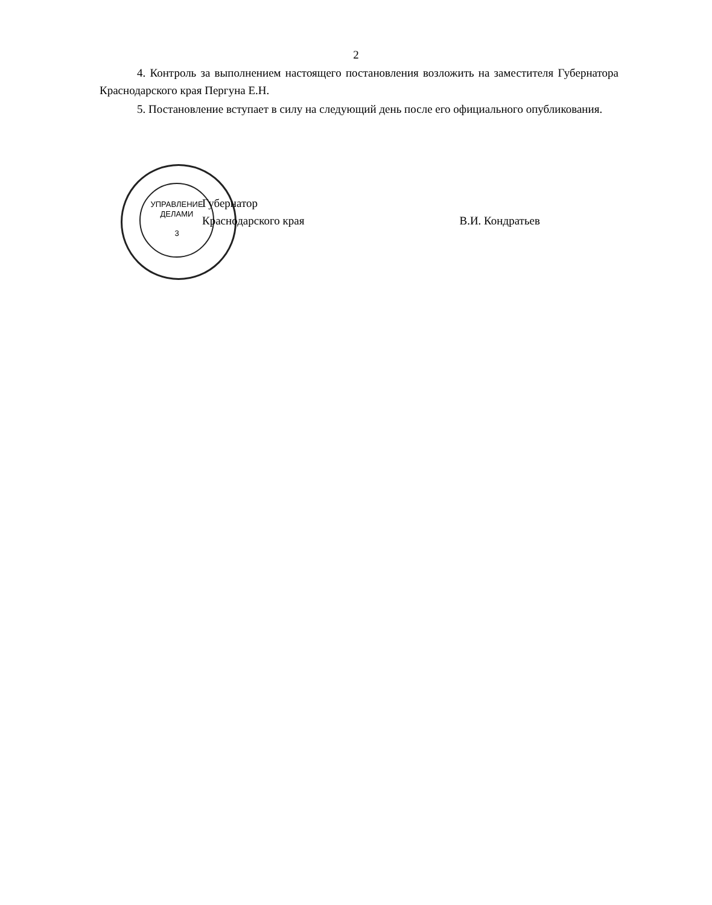2
4. Контроль за выполнением настоящего постановления возложить на заместителя Губернатора Краснодарского края Пергуна Е.Н.
5. Постановление вступает в силу на следующий день после его официального опубликования.
УПРАВЛЕНИЕ
ДЕЛАМИ
3
Губернатор
Краснодарского края
В.И. Кондратьев